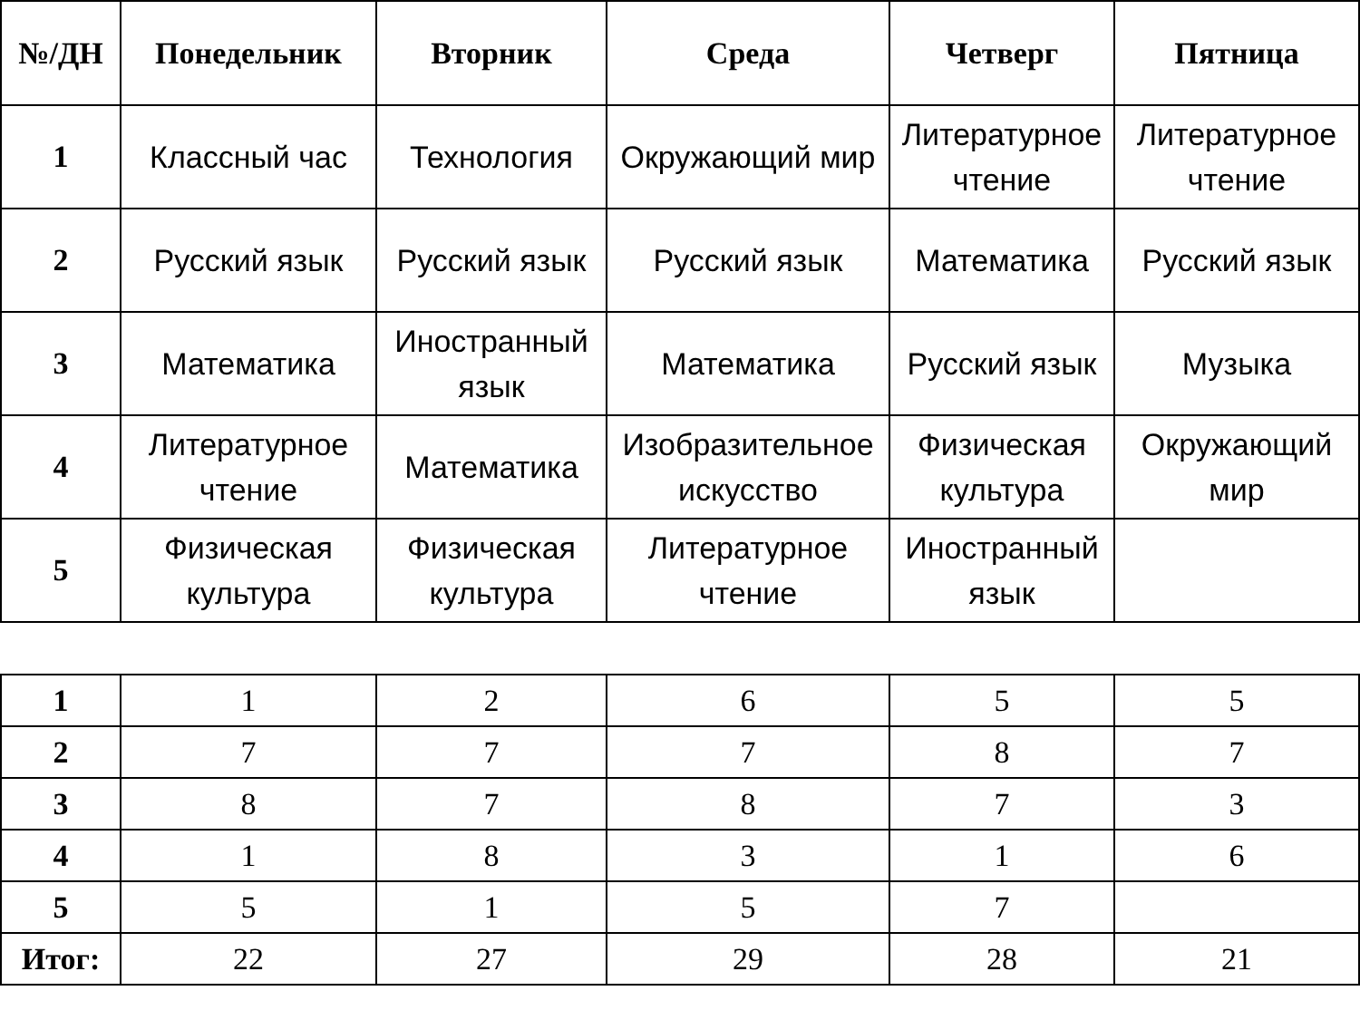| №/ДН | Понедельник | Вторник | Среда | Четверг | Пятница |
| --- | --- | --- | --- | --- | --- |
| 1 | Классный час | Технология | Окружающий мир | Литературное чтение | Литературное чтение |
| 2 | Русский язык | Русский язык | Русский язык | Математика | Русский язык |
| 3 | Математика | Иностранный язык | Математика | Русский язык | Музыка |
| 4 | Литературное чтение | Математика | Изобразительное искусство | Физическая культура | Окружающий мир |
| 5 | Физическая культура | Физическая культура | Литературное чтение | Иностранный язык | |
| 1 | 1 | 2 | 6 | 5 | 5 |
| 2 | 7 | 7 | 7 | 8 | 7 |
| 3 | 8 | 7 | 8 | 7 | 3 |
| 4 | 1 | 8 | 3 | 1 | 6 |
| 5 | 5 | 1 | 5 | 7 | |
| Итог: | 22 | 27 | 29 | 28 | 21 |